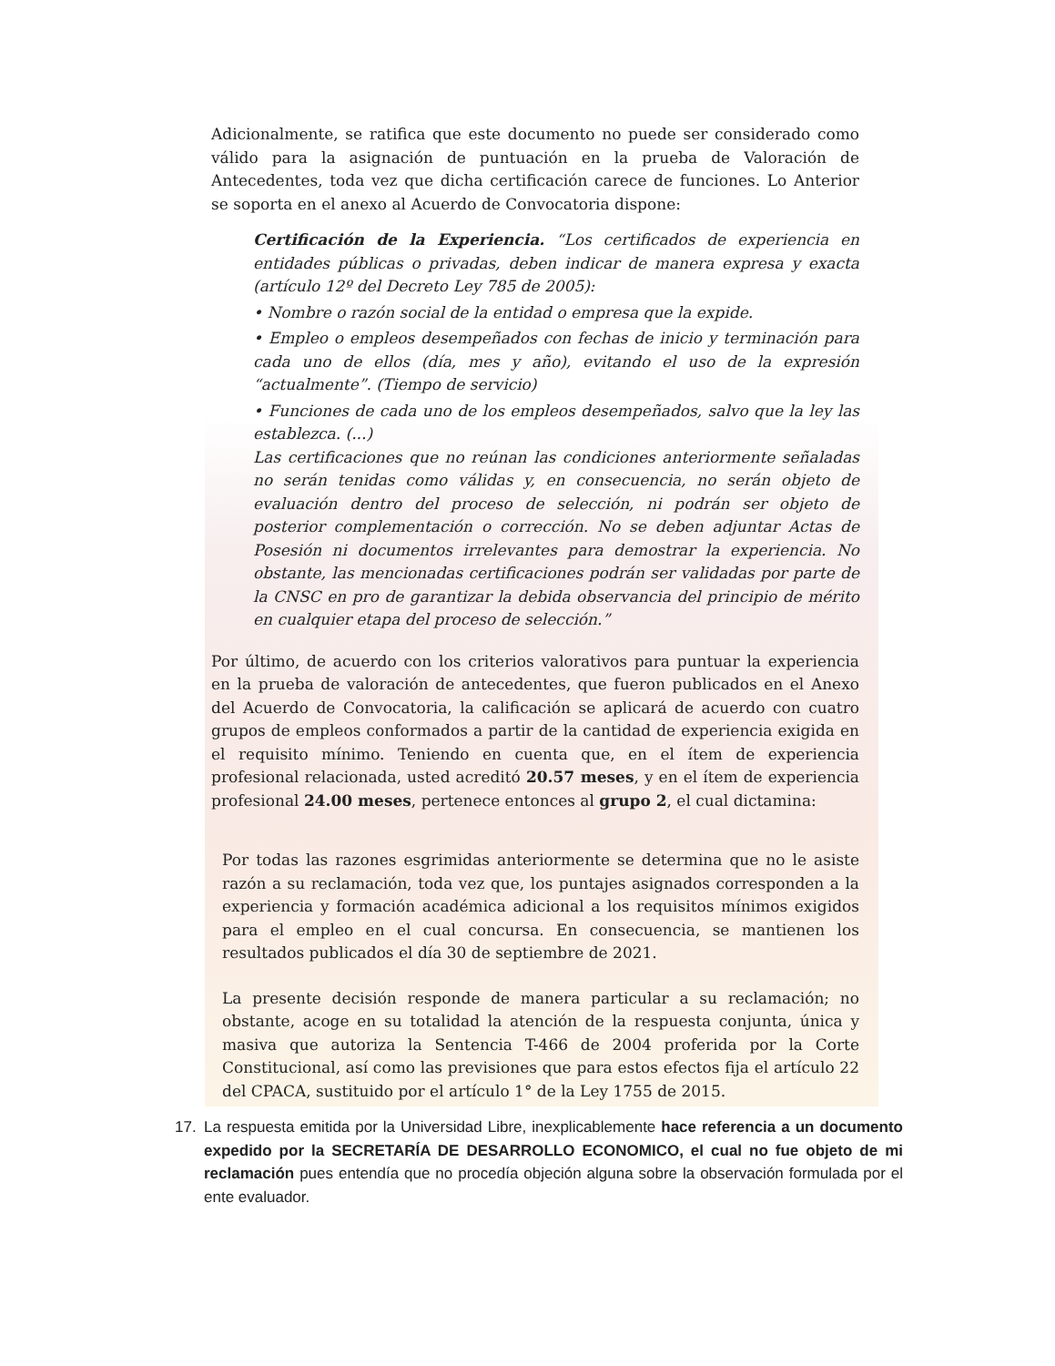Adicionalmente, se ratifica que este documento no puede ser considerado como válido para la asignación de puntuación en la prueba de Valoración de Antecedentes, toda vez que dicha certificación carece de funciones. Lo Anterior se soporta en el anexo al Acuerdo de Convocatoria dispone:
Certificación de la Experiencia. “Los certificados de experiencia en entidades públicas o privadas, deben indicar de manera expresa y exacta (artículo 12º del Decreto Ley 785 de 2005):
• Nombre o razón social de la entidad o empresa que la expide.
• Empleo o empleos desempeñados con fechas de inicio y terminación para cada uno de ellos (día, mes y año), evitando el uso de la expresión “actualmente”. (Tiempo de servicio)
• Funciones de cada uno de los empleos desempeñados, salvo que la ley las establezca. (...)
Las certificaciones que no reúnan las condiciones anteriormente señaladas no serán tenidas como válidas y, en consecuencia, no serán objeto de evaluación dentro del proceso de selección, ni podrán ser objeto de posterior complementación o corrección. No se deben adjuntar Actas de Posesión ni documentos irrelevantes para demostrar la experiencia. No obstante, las mencionadas certificaciones podrán ser validadas por parte de la CNSC en pro de garantizar la debida observancia del principio de mérito en cualquier etapa del proceso de selección.”
Por último, de acuerdo con los criterios valorativos para puntuar la experiencia en la prueba de valoración de antecedentes, que fueron publicados en el Anexo del Acuerdo de Convocatoria, la calificación se aplicará de acuerdo con cuatro grupos de empleos conformados a partir de la cantidad de experiencia exigida en el requisito mínimo. Teniendo en cuenta que, en el ítem de experiencia profesional relacionada, usted acreditó 20.57 meses, y en el ítem de experiencia profesional 24.00 meses, pertenece entonces al grupo 2, el cual dictamina:
Por todas las razones esgrimidas anteriormente se determina que no le asiste razón a su reclamación, toda vez que, los puntajes asignados corresponden a la experiencia y formación académica adicional a los requisitos mínimos exigidos para el empleo en el cual concursa. En consecuencia, se mantienen los resultados publicados el día 30 de septiembre de 2021.
La presente decisión responde de manera particular a su reclamación; no obstante, acoge en su totalidad la atención de la respuesta conjunta, única y masiva que autoriza la Sentencia T-466 de 2004 proferida por la Corte Constitucional, así como las previsiones que para estos efectos fija el artículo 22 del CPACA, sustituido por el artículo 1° de la Ley 1755 de 2015.
17. La respuesta emitida por la Universidad Libre, inexplicablemente hace referencia a un documento expedido por la SECRETARÍA DE DESARROLLO ECONOMICO, el cual no fue objeto de mi reclamación pues entendía que no procedía objeción alguna sobre la observación formulada por el ente evaluador.